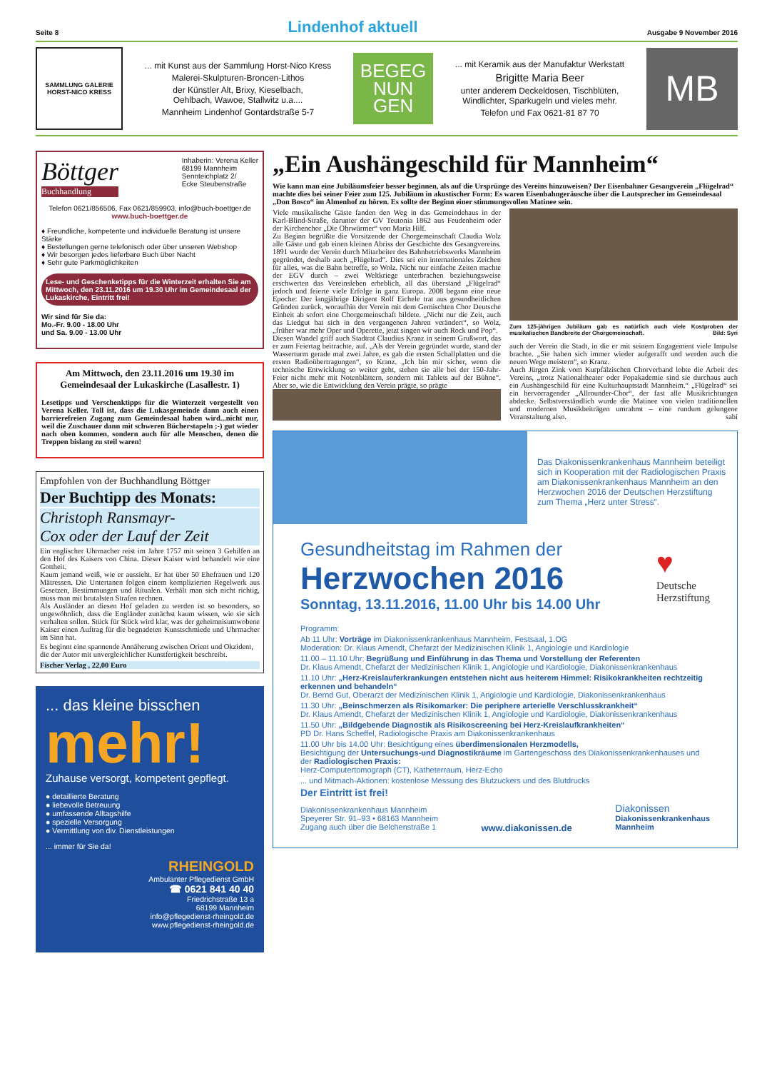Seite 8
Lindenhof aktuell
Ausgabe 9 November 2016
SAMMLUNG GALERIE HORST-NICO KRESS
... mit Kunst aus der Sammlung Horst-Nico Kress
Malerei-Skulpturen-Broncen-Lithos
der Künstler Alt, Brixy, Kieselbach,
Oehlbach, Wawoe, Stallwitz u.a....
Mannheim Lindenhof Gontardstraße 5-7
BEGEG
NUN
GEN
... mit Keramik aus der Manufaktur Werkstatt
Brigitte Maria Beer
unter anderem Deckeldosen, Tischblüten,
Windlichter, Sparkugeln und vieles mehr.
Telefon und Fax 0621-81 87 70
MB
Böttger
Buchhandlung
Inhaberin: Verena Keller
68199 Mannheim
Sennteichplatz 2/
Ecke Steubenstraße
Telefon 0621/856506, Fax 0621/859903, info@buch-boettger.de
www.buch-boettger.de
♦ Freundliche, kompetente und individuelle Beratung ist unsere Stärke
♦ Bestellungen gerne telefonisch oder über unseren Webshop
♦ Wir besorgen jedes lieferbare Buch über Nacht
♦ Sehr gute Parkmöglichkeiten
Lese- und Geschenketipps für die Winterzeit erhalten Sie am Mittwoch, den 23.11.2016 um 19.30 Uhr im Gemeindesaal der Lukaskirche, Eintritt frei!
Wir sind für Sie da:
Mo.-Fr. 9.00 - 18.00 Uhr
und Sa. 9.00 - 13.00 Uhr
Am Mittwoch, den 23.11.2016 um 19.30 im Gemeindesaal der Lukaskirche (Lasallestr. 1)
Lesetipps und Verschenktipps für die Winterzeit vorgestellt von Verena Keller. Toll ist, dass die Lukasgemeinde dann auch einen barrierefreien Zugang zum Gemeindesaal haben wird...nicht nur, weil die Zuschauer dann mit schweren Bücherstapeln ;-) gut wieder nach oben kommen, sondern auch für alle Menschen, denen die Treppen bislang zu steil waren!
Empfohlen von der Buchhandlung Böttger
Der Buchtipp des Monats:
Christoph Ransmayr-
Cox oder der Lauf der Zeit
Ein englischer Uhrmacher reist im Jahre 1757 mit seinen 3 Gehilfen an den Hof des Kaisers von China. Dieser Kaiser wird behandelt wie eine Gottheit.
Kaum jemand weiß, wie er aussieht. Er hat über 50 Ehefrauen und 120 Mätressen. Die Untertanen folgen einem komplizierten Regelwerk aus Gesetzen, Bestimmungen und Ritualen. Verhält man sich nicht richtig, muss man mit brutalsten Strafen rechnen.
Als Ausländer an diesen Hof geladen zu werden ist so besonders, so ungewöhnlich, dass die Engländer zunächst kaum wissen, wie sie sich verhalten sollen. Stück für Stück wird klar, was der geheimnisumwobene Kaiser einen Auftrag für die begnadeten Kunstschmiede und Uhrmacher im Sinn hat.
Es beginnt eine spannende Annäherung zwischen Orient und Okzident, die der Autor mit unvergleichlicher Kunstfertigkeit beschreibt.
Fischer Verlag , 22,00 Euro
... das kleine bisschen
mehr!
Zuhause versorgt, kompetent gepflegt.
● detaillierte Beratung
● liebevolle Betreuung
● umfassende Alltagshilfe
● spezielle Versorgung
● Vermittlung von div. Dienstleistungen
... immer für Sie da!
RHEINGOLD
Ambulanter Pflegedienst GmbH
☎ 0621 841 40 40
Friedrichstraße 13 a
68199 Mannheim
info@pflegedienst-rheingold.de
www.pflegedienst-rheingold.de
„Ein Aushängeschild für Mannheim“
Wie kann man eine Jubiläumsfeier besser beginnen, als auf die Ursprünge des Vereins hinzuweisen? Der Eisenbahner Gesangverein „Flügelrad“ machte dies bei seiner Feier zum 125. Jubiläum in akustischer Form: Es waren Eisenbahngeräusche über die Lautsprecher im Gemeindesaal „Don Bosco“ im Almenhof zu hören. Es sollte der Beginn einer stimmungsvollen Matinee sein.
Viele musikalische Gäste fanden den Weg in das Gemeindehaus in der Karl-Blind-Straße, darunter der GV Teutonia 1862 aus Feudenheim oder der Kirchenchor „Die Ohrwürmer“ von Maria Hilf.
Zu Beginn begrüßte die Vorsitzende der Chorgemeinschaft Claudia Wolz alle Gäste und gab einen kleinen Abriss der Geschichte des Gesangvereins. 1891 wurde der Verein durch Mitarbeiter des Bahnbetriebswerks Mannheim gegründet, deshalb auch „Flügelrad“. Dies sei ein internationales Zeichen für alles, was die Bahn betreffe, so Wolz. Nicht nur einfache Zeiten machte der EGV durch – zwei Weltkriege unterbrachen beziehungsweise erschwerten das Vereinsleben erheblich, all das überstand „Flügelrad“ jedoch und feierte viele Erfolge in ganz Europa. 2008 begann eine neue Epoche: Der langjährige Dirigent Rolf Eichele trat aus gesundheitlichen Gründen zurück, woraufhin der Verein mit dem Gemischten Chor Deutsche Einheit ab sofort eine Chorgemeinschaft bildete. „Nicht nur die Zeit, auch das Liedgut hat sich in den vergangenen Jahren verändert“, so Wolz, „früher war mehr Oper und Operette, jetzt singen wir auch Rock und Pop“.
Diesen Wandel griff auch Stadtrat Claudius Kranz in seinem Grußwort, das er zum Feiertag beitrachte, auf. „Als der Verein gegründet wurde, stand der Wasserturm gerade mal zwei Jahre, es gab die ersten Schallplatten und die ersten Radioübertragungen“, so Kranz. „Ich bin mir sicher, wenn die technische Entwicklung so weiter geht, stehen sie alle bei der 150-Jahr-Feier nicht mehr mit Notenblättern, sondern mit Tablets auf der Bühne“. Aber so, wie die Entwicklung den Verein prägte, so prägte
Zum 125-jährigen Jubiläum gab es natürlich auch viele Kostproben der musikalischen Bandbreite der Chorgemeinschaft. Bild: Syri
auch der Verein die Stadt, in die er mit seinem Engagement viele Impulse brachte. „Sie haben sich immer wieder aufgerafft und werden auch die neuen Wege meistern“, so Kranz.
Auch Jürgen Zink vom Kurpfälzischen Chorverband lobte die Arbeit des Vereins, „trotz Nationaltheater oder Popakademie sind sie durchaus auch ein Aushängeschild für eine Kulturhauptstadt Mannheim.“ „Flügelrad“ sei ein hervorragender „Allrounder-Chor“, der fast alle Musikrichtungen abdecke. Selbstverständlich wurde die Matinee von vielen traditionellen und modernen Musikbeiträgen umrahmt – eine rundum gelungene Veranstaltung also. sabi
Das Diakonissenkrankenhaus Mannheim beteiligt sich in Kooperation mit der Radiologischen Praxis am Diakonissenkrankenhaus Mannheim an den Herzwochen 2016 der Deutschen Herzstiftung zum Thema „Herz unter Stress“.
Gesundheitstag im Rahmen der
Herzwochen 2016
Sonntag, 13.11.2016, 11.00 Uhr bis 14.00 Uhr
♥
Deutsche
Herzstiftung
Programm:
Ab 11 Uhr: Vorträge im Diakonissenkrankenhaus Mannheim, Festsaal, 1.OG
Moderation: Dr. Klaus Amendt, Chefarzt der Medizinischen Klinik 1, Angiologie und Kardiologie
11.00 – 11.10 Uhr: Begrüßung und Einführung in das Thema und Vorstellung der Referenten
Dr. Klaus Amendt, Chefarzt der Medizinischen Klinik 1, Angiologie und Kardiologie, Diakonissenkrankenhaus
11.10 Uhr: „Herz-Kreislauferkrankungen entstehen nicht aus heiterem Himmel: Risikokrankheiten rechtzeitig erkennen und behandeln“
Dr. Bernd Gut, Oberarzt der Medizinischen Klinik 1, Angiologie und Kardiologie, Diakonissenkrankenhaus
11.30 Uhr: „Beinschmerzen als Risikomarker: Die periphere arterielle Verschlusskrankheit“
Dr. Klaus Amendt, Chefarzt der Medizinischen Klinik 1, Angiologie und Kardiologie, Diakonissenkrankenhaus
11.50 Uhr: „Bildgebende Diagnostik als Risikoscreening bei Herz-Kreislaufkrankheiten“
PD Dr. Hans Scheffel, Radiologische Praxis am Diakonissenkrankenhaus
11.00 Uhr bis 14.00 Uhr: Besichtigung eines überdimensionalen Herzmodells,
Besichtigung der Untersuchungs-und Diagnostikräume im Gartengeschoss des Diakonissenkrankenhauses und der Radiologischen Praxis:
Herz-Computertomograph (CT), Katheterraum, Herz-Echo
... und Mitmach-Aktionen: kostenlose Messung des Blutzuckers und des Blutdrucks
Der Eintritt ist frei!
Diakonissenkrankenhaus Mannheim
Speyerer Str. 91–93 • 68163 Mannheim
Zugang auch über die Belchenstraße 1
www.diakonissen.de
Diakonissen
Diakonissenkrankenhaus
Mannheim